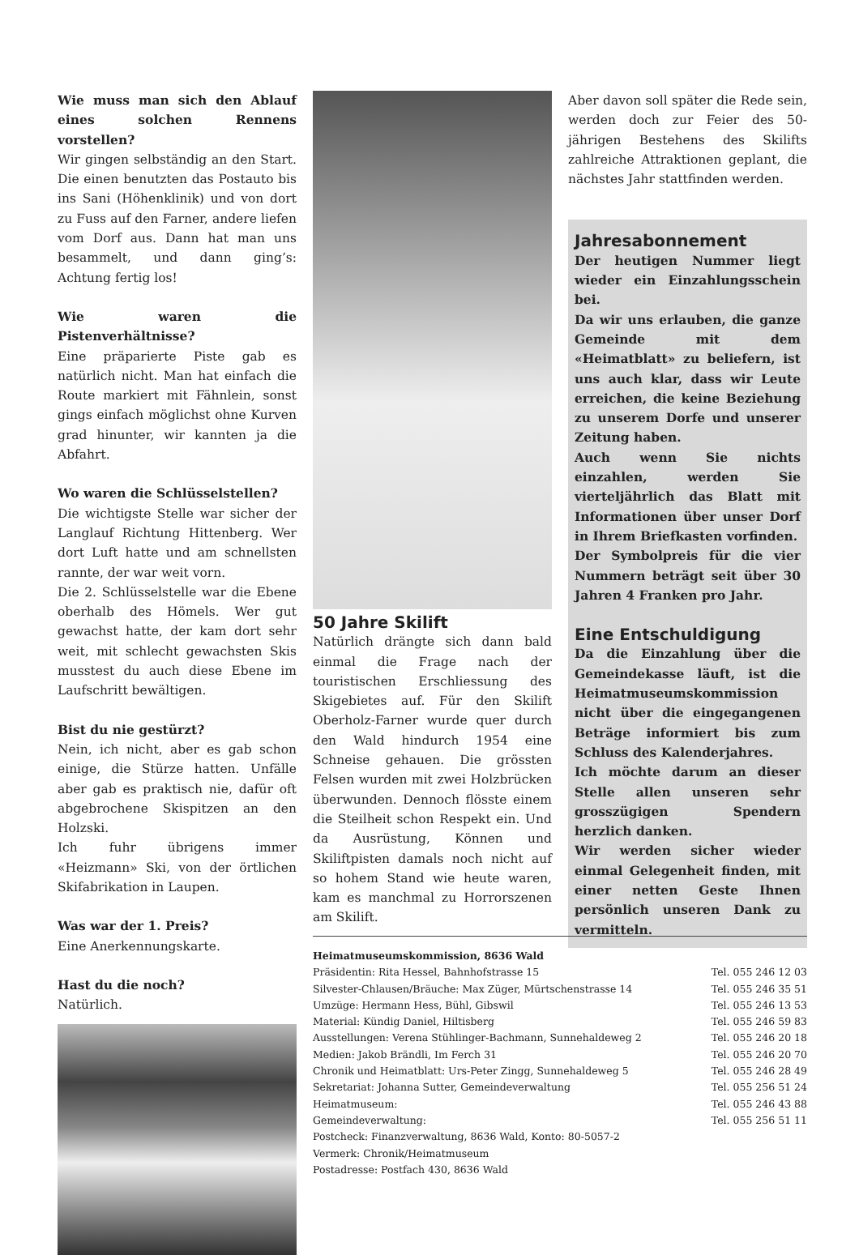Wie muss man sich den Ablauf eines solchen Rennens vorstellen?
Wir gingen selbständig an den Start. Die einen benutzten das Postauto bis ins Sani (Höhenklinik) und von dort zu Fuss auf den Farner, andere liefen vom Dorf aus. Dann hat man uns besammelt, und dann ging’s: Achtung fertig los!
Wie waren die Pistenverhältnisse?
Eine präparierte Piste gab es natürlich nicht. Man hat einfach die Route markiert mit Fähnlein, sonst gings einfach möglichst ohne Kurven grad hinunter, wir kannten ja die Abfahrt.
Wo waren die Schlüsselstellen?
Die wichtigste Stelle war sicher der Langlauf Richtung Hittenberg. Wer dort Luft hatte und am schnellsten rannte, der war weit vorn.
Die 2. Schlüsselstelle war die Ebene oberhalb des Hömels. Wer gut gewachst hatte, der kam dort sehr weit, mit schlecht gewachsten Skis musstest du auch diese Ebene im Laufschritt bewältigen.
Bist du nie gestürzt?
Nein, ich nicht, aber es gab schon einige, die Stürze hatten. Unfälle aber gab es praktisch nie, dafür oft abgebrochene Skispitzen an den Holzski.
Ich fuhr übrigens immer «Heizmann» Ski, von der örtlichen Skifabrikation in Laupen.
Was war der 1. Preis?
Eine Anerkennungskarte.
Hast du die noch?
Natürlich.
50 Jahre Skilift
Natürlich drängte sich dann bald einmal die Frage nach der touristischen Erschliessung des Skigebietes auf. Für den Skilift Oberholz-Farner wurde quer durch den Wald hindurch 1954 eine Schneise gehauen. Die grössten Felsen wurden mit zwei Holzbrücken überwunden. Dennoch flösste einem die Steilheit schon Respekt ein. Und da Ausrüstung, Können und Skiliftpisten damals noch nicht auf so hohem Stand wie heute waren, kam es manchmal zu Horrorszenen am Skilift.
Aber davon soll später die Rede sein, werden doch zur Feier des 50-jährigen Bestehens des Skilifts zahlreiche Attraktionen geplant, die nächstes Jahr stattfinden werden.
Jahresabonnement
Der heutigen Nummer liegt wieder ein Einzahlungsschein bei.
Da wir uns erlauben, die ganze Gemeinde mit dem «Heimatblatt» zu beliefern, ist uns auch klar, dass wir Leute erreichen, die keine Beziehung zu unserem Dorfe und unserer Zeitung haben.
Auch wenn Sie nichts einzahlen, werden Sie vierteljährlich das Blatt mit Informationen über unser Dorf in Ihrem Briefkasten vorfinden.
Der Symbolpreis für die vier Nummern beträgt seit über 30 Jahren 4 Franken pro Jahr.
Eine Entschuldigung
Da die Einzahlung über die Gemeindekasse läuft, ist die Heimatmuseumskommission nicht über die eingegangenen Beträge informiert bis zum Schluss des Kalenderjahres.
Ich möchte darum an dieser Stelle allen unseren sehr grosszügigen Spendern herzlich danken.
Wir werden sicher wieder einmal Gelegenheit finden, mit einer netten Geste Ihnen persönlich unseren Dank zu vermitteln.
Heimatmuseumskommission, 8636 Wald
| Präsidentin: Rita Hessel, Bahnhofstrasse 15 | Tel. 055 246 12 03 |
| Silvester-Chlausen/Bräuche: Max Züger, Mürtschenstrasse 14 | Tel. 055 246 35 51 |
| Umzüge: Hermann Hess, Bühl, Gibswil | Tel. 055 246 13 53 |
| Material: Kündig Daniel, Hiltisberg | Tel. 055 246 59 83 |
| Ausstellungen: Verena Stühlinger-Bachmann, Sunnehaldeweg 2 | Tel. 055 246 20 18 |
| Medien: Jakob Brändli, Im Ferch 31 | Tel. 055 246 20 70 |
| Chronik und Heimatblatt: Urs-Peter Zingg, Sunnehaldeweg 5 | Tel. 055 246 28 49 |
| Sekretariat: Johanna Sutter, Gemeindeverwaltung | Tel. 055 256 51 24 |
| Heimatmuseum: | Tel. 055 246 43 88 |
| Gemeindeverwaltung: | Tel. 055 256 51 11 |
| Postcheck: Finanzverwaltung, 8636 Wald, Konto: 80-5057-2 | |
| Vermerk: Chronik/Heimatmuseum | |
| Postadresse: Postfach 430, 8636 Wald | |